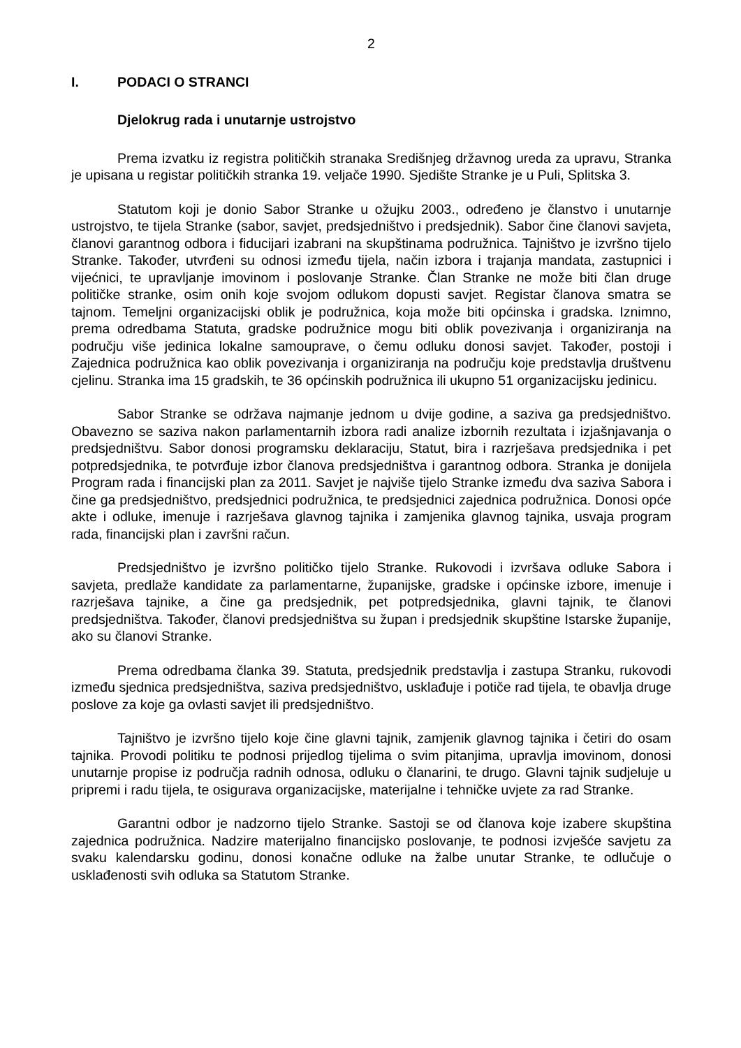2
I. PODACI O STRANCI
Djelokrug rada i unutarnje ustrojstvo
Prema izvatku iz registra političkih stranaka Središnjeg državnog ureda za upravu, Stranka je upisana u registar političkih stranka 19. veljače 1990. Sjedište Stranke je u Puli, Splitska 3.
Statutom koji je donio Sabor Stranke u ožujku 2003., određeno je članstvo i unutarnje ustrojstvo, te tijela Stranke (sabor, savjet, predsjedništvo i predsjednik). Sabor čine članovi savjeta, članovi garantnog odbora i fiducijari izabrani na skupštinama podružnica. Tajništvo je izvršno tijelo Stranke. Također, utvrđeni su odnosi između tijela, način izbora i trajanja mandata, zastupnici i vijećnici, te upravljanje imovinom i poslovanje Stranke. Član Stranke ne može biti član druge političke stranke, osim onih koje svojom odlukom dopusti savjet. Registar članova smatra se tajnom. Temeljni organizacijski oblik je podružnica, koja može biti općinska i gradska. Iznimno, prema odredbama Statuta, gradske podružnice mogu biti oblik povezivanja i organiziranja na području više jedinica lokalne samouprave, o čemu odluku donosi savjet. Također, postoji i Zajednica podružnica kao oblik povezivanja i organiziranja na području koje predstavlja društvenu cjelinu. Stranka ima 15 gradskih, te 36 općinskih podružnica ili ukupno 51 organizacijsku jedinicu.
Sabor Stranke se održava najmanje jednom u dvije godine, a saziva ga predsjedništvo. Obavezno se saziva nakon parlamentarnih izbora radi analize izbornih rezultata i izjašnjavanja o predsjedništvu. Sabor donosi programsku deklaraciju, Statut, bira i razrješava predsjednika i pet potpredsjednika, te potvrđuje izbor članova predsjedništva i garantnog odbora. Stranka je donijela Program rada i financijski plan za 2011. Savjet je najviše tijelo Stranke između dva saziva Sabora i čine ga predsjedništvo, predsjednici podružnica, te predsjednici zajednica podružnica. Donosi opće akte i odluke, imenuje i razrješava glavnog tajnika i zamjenika glavnog tajnika, usvaja program rada, financijski plan i završni račun.
Predsjedništvo je izvršno političko tijelo Stranke. Rukovodi i izvršava odluke Sabora i savjeta, predlaže kandidate za parlamentarne, županijske, gradske i općinske izbore, imenuje i razrješava tajnike, a čine ga predsjednik, pet potpredsjednika, glavni tajnik, te članovi predsjedništva. Također, članovi predsjedništva su župan i predsjednik skupštine Istarske županije, ako su članovi Stranke.
Prema odredbama članka 39. Statuta, predsjednik predstavlja i zastupa Stranku, rukovodi između sjednica predsjedništva, saziva predsjedništvo, usklađuje i potiče rad tijela, te obavlja druge poslove za koje ga ovlasti savjet ili predsjedništvo.
Tajništvo je izvršno tijelo koje čine glavni tajnik, zamjenik glavnog tajnika i četiri do osam tajnika. Provodi politiku te podnosi prijedlog tijelima o svim pitanjima, upravlja imovinom, donosi unutarnje propise iz područja radnih odnosa, odluku o članarini, te drugo. Glavni tajnik sudjeluje u pripremi i radu tijela, te osigurava organizacijske, materijalne i tehničke uvjete za rad Stranke.
Garantni odbor je nadzorno tijelo Stranke. Sastoji se od članova koje izabere skupština zajednica podružnica. Nadzire materijalno financijsko poslovanje, te podnosi izvješće savjetu za svaku kalendarsku godinu, donosi konačne odluke na žalbe unutar Stranke, te odlučuje o usklađenosti svih odluka sa Statutom Stranke.